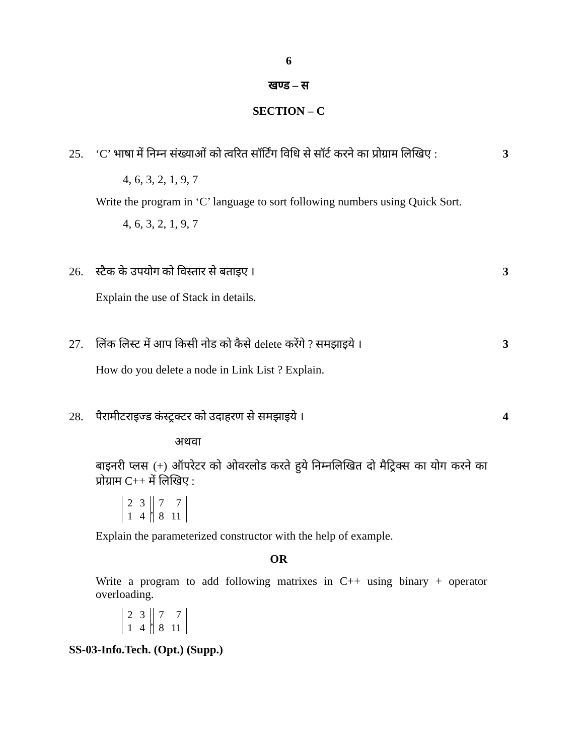6
खण्ड – स
SECTION – C
25. ‘C’ भाषा में निम्न संख्याओं को त्वरित सॉर्टिंग विधि से सॉर्ट करने का प्रोग्राम लिखिए : 3
4, 6, 3, 2, 1, 9, 7
Write the program in ‘C’ language to sort following numbers using Quick Sort.
4, 6, 3, 2, 1, 9, 7
26. स्टैक के उपयोग को विस्तार से बताइए । 3
Explain the use of Stack in details.
27. लिंक लिस्ट में आप किसी नोड को कैसे delete करेंगे ? समझाइये । 3
How do you delete a node in Link List ? Explain.
28. पैरामीटराइज्ड कंस्ट्रक्टर को उदाहरण से समझाइये । 4
अथवा
बाइनरी प्लस (+) ऑपरेटर को ओवरलोड करते हुये निम्नलिखित दो मैट्रिक्स का योग करने का प्रोग्राम C++ में लिखिए :
2314, 778 11
Explain the parameterized constructor with the help of example.
OR
Write a program to add following matrixes in C++ using binary + operator overloading.
2314, 778 11
SS-03-Info.Tech. (Opt.) (Supp.)